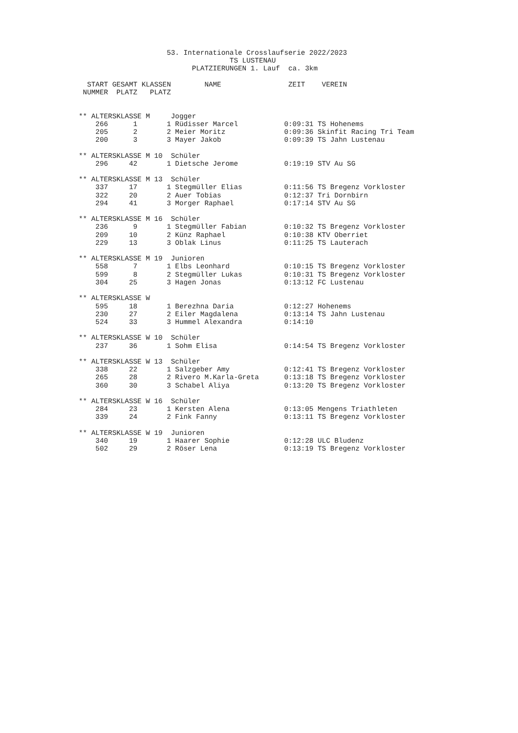53. Internationale Crosslaufserie 2022/2023
                                    TS LUSTENAU
                           PLATZIERUNGEN 1. Lauf  ca. 3km

  START GESAMT KLASSEN        NAME                ZEIT    VEREIN
 NUMMER  PLATZ   PLATZ


** ALTERSKLASSE M     Jogger
    266      1       1 Rüdisser Marcel           0:09:31 TS Hohenems
    205      2       2 Meier Moritz              0:09:36 Skinfit Racing Tri Team
    200      3       3 Mayer Jakob               0:09:39 TS Jahn Lustenau

** ALTERSKLASSE M 10  Schüler
    296     42       1 Dietsche Jerome           0:19:19 STV Au SG

** ALTERSKLASSE M 13  Schüler
    337     17       1 Stegmüller Elias          0:11:56 TS Bregenz Vorkloster
    322     20       2 Auer Tobias               0:12:37 Tri Dornbirn
    294     41       3 Morger Raphael            0:17:14 STV Au SG

** ALTERSKLASSE M 16  Schüler
    236      9       1 Stegmüller Fabian         0:10:32 TS Bregenz Vorkloster
    209     10       2 Künz Raphael              0:10:38 KTV Oberriet
    229     13       3 Oblak Linus               0:11:25 TS Lauterach

** ALTERSKLASSE M 19  Junioren
    558      7       1 Elbs Leonhard             0:10:15 TS Bregenz Vorkloster
    599      8       2 Stegmüller Lukas          0:10:31 TS Bregenz Vorkloster
    304     25       3 Hagen Jonas               0:13:12 FC Lustenau

** ALTERSKLASSE W
    595     18       1 Berezhna Daria            0:12:27 Hohenems
    230     27       2 Eiler Magdalena           0:13:14 TS Jahn Lustenau
    524     33       3 Hummel Alexandra          0:14:10

** ALTERSKLASSE W 10  Schüler
    237     36       1 Sohm Elisa                0:14:54 TS Bregenz Vorkloster

** ALTERSKLASSE W 13  Schüler
    338     22       1 Salzgeber Amy             0:12:41 TS Bregenz Vorkloster
    265     28       2 Rivero M.Karla-Greta      0:13:18 TS Bregenz Vorkloster
    360     30       3 Schabel Aliya             0:13:20 TS Bregenz Vorkloster

** ALTERSKLASSE W 16  Schüler
    284     23       1 Kersten Alena             0:13:05 Mengens Triathleten
    339     24       2 Fink Fanny                0:13:11 TS Bregenz Vorkloster

** ALTERSKLASSE W 19  Junioren
    340     19       1 Haarer Sophie             0:12:28 ULC Bludenz
    502     29       2 Röser Lena                0:13:19 TS Bregenz Vorkloster